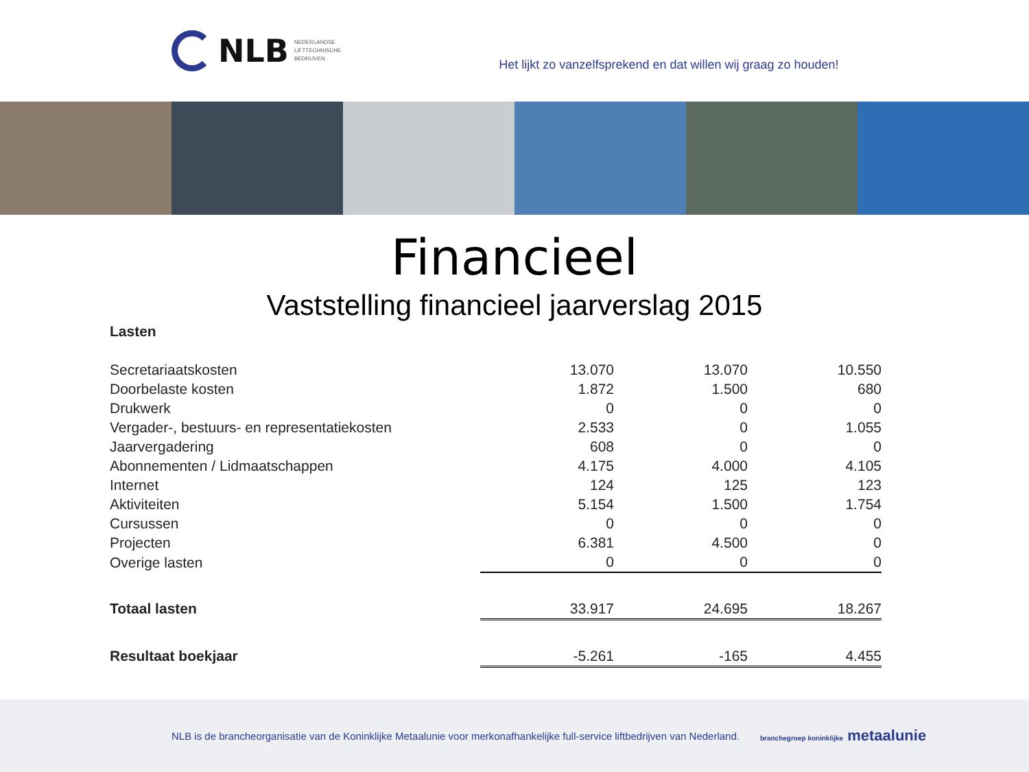NLB NEDERLANDSE
LIFTTECHNISCHE
BEDRIJVEN
Het lijkt zo vanzelfsprekend en dat willen wij graag zo houden!
Financieel
Vaststelling financieel jaarverslag 2015
| Lasten | | | |
| Secretariaatskosten | 13.070 | 13.070 | 10.550 |
| Doorbelaste kosten | 1.872 | 1.500 | 680 |
| Drukwerk | 0 | 0 | 0 |
| Vergader-, bestuurs- en representatiekosten | 2.533 | 0 | 1.055 |
| Jaarvergadering | 608 | 0 | 0 |
| Abonnementen / Lidmaatschappen | 4.175 | 4.000 | 4.105 |
| Internet | 124 | 125 | 123 |
| Aktiviteiten | 5.154 | 1.500 | 1.754 |
| Cursussen | 0 | 0 | 0 |
| Projecten | 6.381 | 4.500 | 0 |
| Overige lasten | 0 | 0 | 0 |
| Totaal lasten | 33.917 | 24.695 | 18.267 |
| Resultaat boekjaar | -5.261 | -165 | 4.455 |
NLB is de brancheorganisatie van de Koninklijke Metaalunie voor merkonafhankelijke full-service liftbedrijven van Nederland. branchegroep koninklijke metaalunie